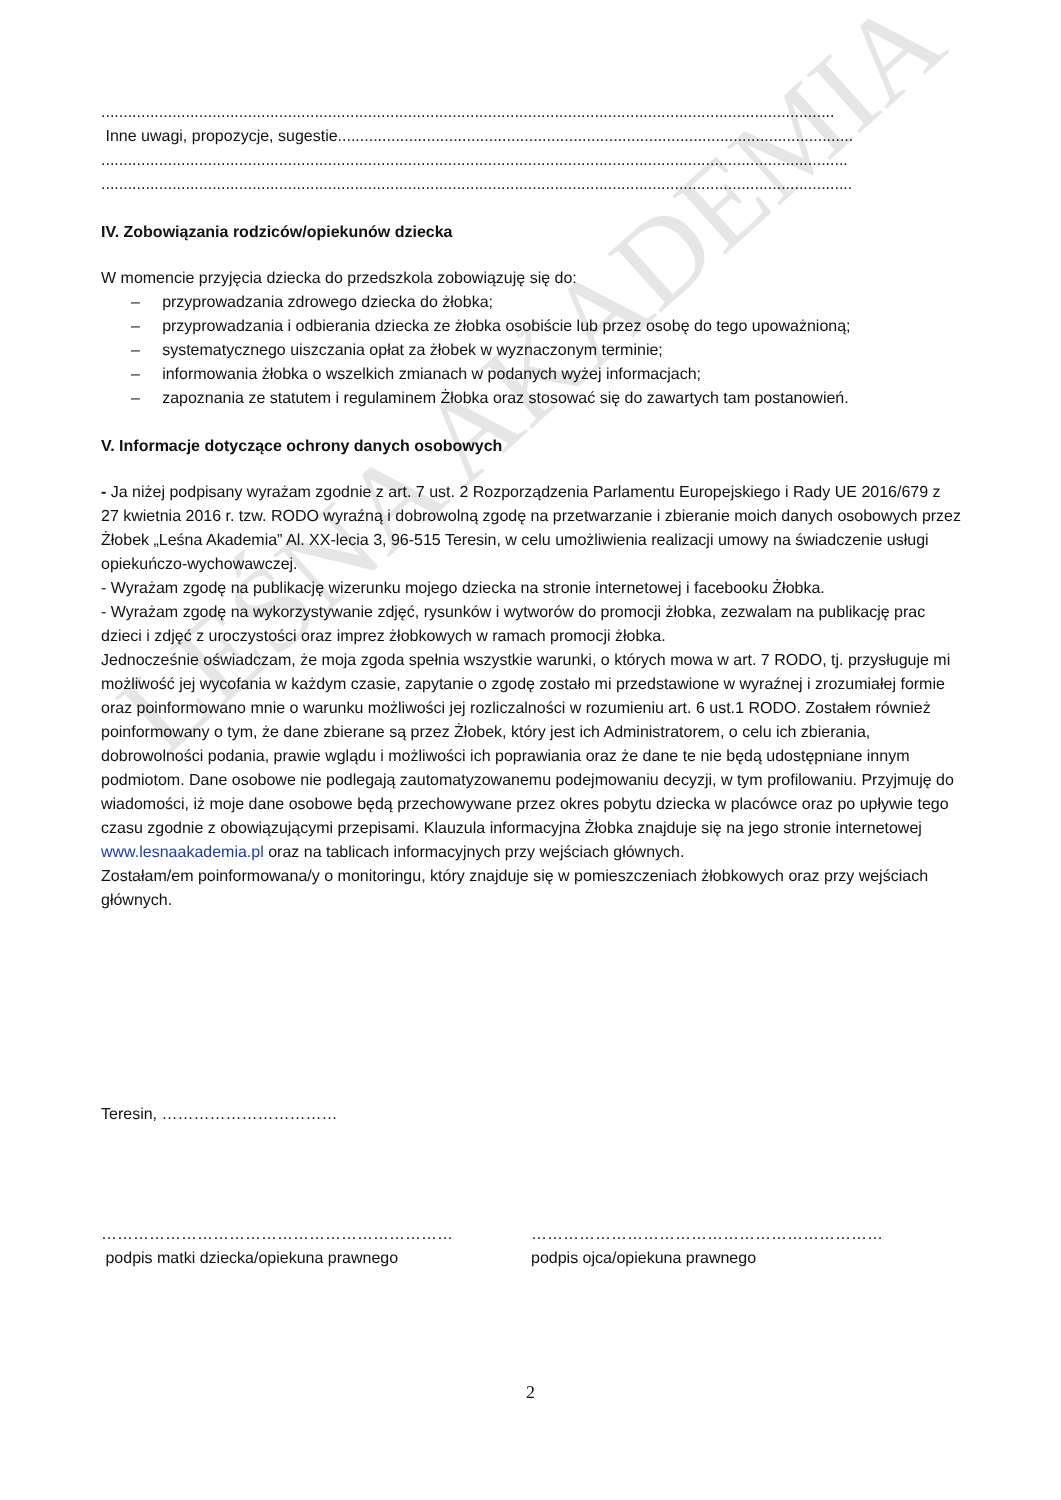LEŚNA AKADEMIA
.....................................................................................................................................................................
Inne uwagi, propozycje, sugestie....................................................................................................................
........................................................................................................................................................................
.........................................................................................................................................................................
IV. Zobowiązania rodziców/opiekunów dziecka
W momencie przyjęcia dziecka do przedszkola zobowiązuję się do:
– przyprowadzania zdrowego dziecka do żłobka;
– przyprowadzania i odbierania dziecka ze żłobka osobiście lub przez osobę do tego upoważnioną;
– systematycznego uiszczania opłat za żłobek w wyznaczonym terminie;
– informowania żłobka o wszelkich zmianach w podanych wyżej informacjach;
– zapoznania ze statutem i regulaminem Żłobka oraz stosować się do zawartych tam postanowień.
V. Informacje dotyczące ochrony danych osobowych
- Ja niżej podpisany wyrażam zgodnie z art. 7 ust. 2 Rozporządzenia Parlamentu Europejskiego i Rady UE 2016/679 z 27 kwietnia 2016 r. tzw. RODO wyraźną i dobrowolną zgodę na przetwarzanie i zbieranie moich danych osobowych przez Żłobek „Leśna Akademia” Al. XX-lecia 3, 96-515 Teresin, w celu umożliwienia realizacji umowy na świadczenie usługi opiekuńczo-wychowawczej.
- Wyrażam zgodę na publikację wizerunku mojego dziecka na stronie internetowej i facebooku Żłobka.
- Wyrażam zgodę na wykorzystywanie zdjęć, rysunków i wytworów do promocji żłobka, zezwalam na publikację prac dzieci i zdjęć z uroczystości oraz imprez żłobkowych w ramach promocji żłobka.
Jednocześnie oświadczam, że moja zgoda spełnia wszystkie warunki, o których mowa w art. 7 RODO, tj. przysługuje mi możliwość jej wycofania w każdym czasie, zapytanie o zgodę zostało mi przedstawione w wyraźnej i zrozumiałej formie oraz poinformowano mnie o warunku możliwości jej rozliczalności w rozumieniu art. 6 ust.1 RODO. Zostałem również poinformowany o tym, że dane zbierane są przez Żłobek, który jest ich Administratorem, o celu ich zbierania, dobrowolności podania, prawie wglądu i możliwości ich poprawiania oraz że dane te nie będą udostępniane innym podmiotom. Dane osobowe nie podlegają zautomatyzowanemu podejmowaniu decyzji, w tym profilowaniu. Przyjmuję do wiadomości, iż moje dane osobowe będą przechowywane przez okres pobytu dziecka w placówce oraz po upływie tego czasu zgodnie z obowiązującymi przepisami. Klauzula informacyjna Żłobka znajduje się na jego stronie internetowej www.lesnaakademia.pl oraz na tablicach informacyjnych przy wejściach głównych.
Zostałam/em poinformowana/y o monitoringu, który znajduje się w pomieszczeniach żłobkowych oraz przy wejściach głównych.
Teresin, ……………………………
…………………………………………………………
podpis matki dziecka/opiekuna prawnego
…………………………………………………………
podpis ojca/opiekuna prawnego
2